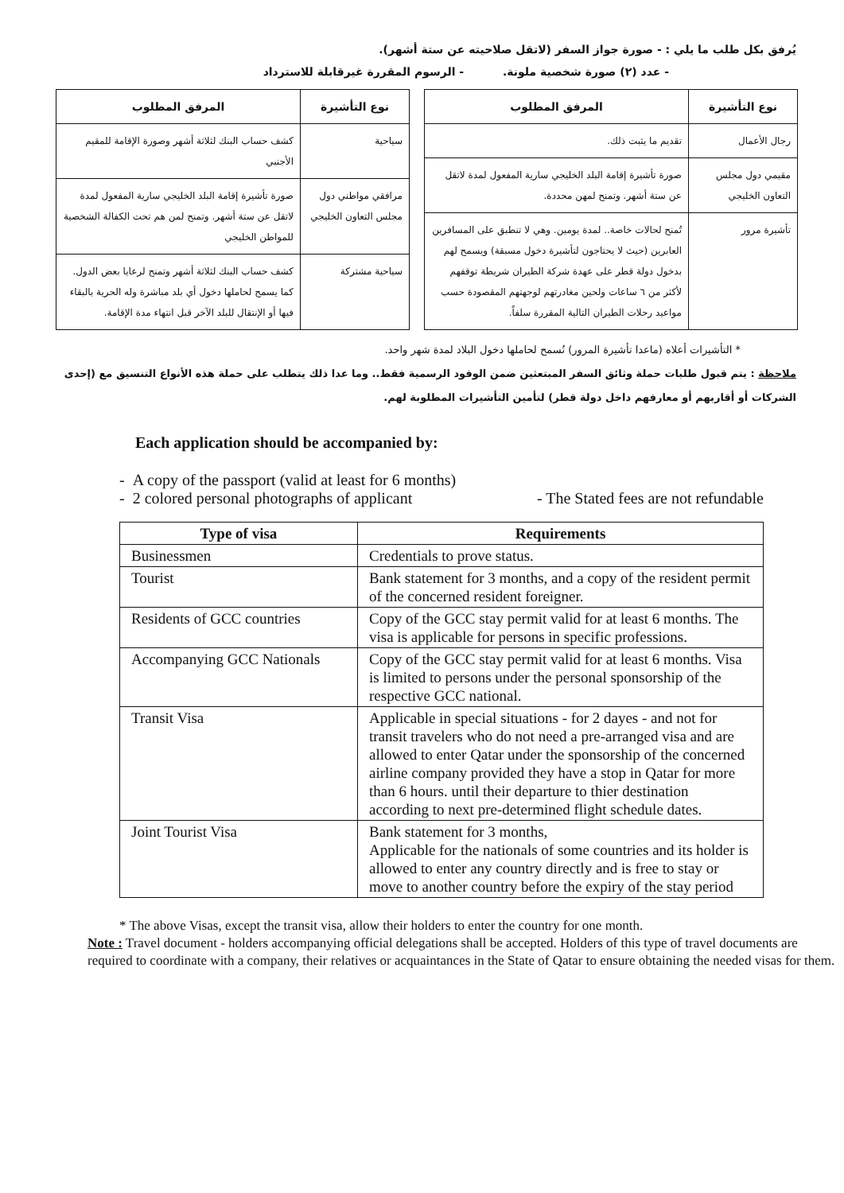يُرفق بكل طلب ما يلي : - صورة جواز السفر (لاتقل صلاحيته عن ستة أشهر).
- عدد (٢) صورة شخصية ملونة. - الرسوم المقررة غيرقابلة للاسترداد
| نوع التأشيرة | المرفق المطلوب |
| --- | --- |
| رجال الأعمال | تقديم ما يثبت ذلك. |
| مقيمي دول مجلس التعاون الخليجي | صورة تأشيرة إقامة البلد الخليجي سارية المفعول لمدة لاتقل عن ستة أشهر. وتمنح لمهن محددة. |
| تأشيرة مرور | تُمنح لحالات خاصة.. لمدة يومين. وهي لا تنطبق على المسافرين العابرين (حيث لا يحتاجون لتأشيرة دخول مسبقة) ويسمح لهم بدخول دولة قطر على عهدة شركة الطيران شريطة توقفهم لأكثر من ٦ ساعات ولحين مغادرتهم لوجهتهم المقصودة حسب مواعيد رحلات الطيران التالية المقررة سلفاً. |
| نوع التأشيرة | المرفق المطلوب |
| --- | --- |
| سياحية | كشف حساب البنك لثلاثة أشهر وصورة الإقامة للمقيم الأجنبي |
| مرافقي مواطني دول مجلس التعاون الخليجي | صورة تأشيرة إقامة البلد الخليجي سارية المفعول لمدة لاتقل عن ستة أشهر. وتمنح لمن هم تحت الكفالة الشخصية للمواطن الخليجي |
| سياحية مشتركة | كشف حساب البنك لثلاثة أشهر وتمنح لرعايا بعض الدول. كما يسمح لحاملها دخول أي بلد مباشرة وله الحرية بالبقاء فيها أو الإنتقال للبلد الآخر قبل انتهاء مدة الإقامة. |
* التأشيرات أعلاه (ماعدا تأشيرة المرور) تُسمح لحاملها دخول البلاد لمدة شهر واحد.
ملاحظة : يتم قبول طلبات حملة وثائق السفر المبتعثين ضمن الوفود الرسمية فقط.. وما عدا ذلك يتطلب على حملة هذه الأنواع التنسيق مع (إحدى الشركات أو أقاربهم أو معارفهم داخل دولة قطر) لتأمين التأشيرات المطلوبة لهم.
Each application should be accompanied by:
- A copy of the passport (valid at least for 6 months)
- 2 colored personal photographs of applicant - The Stated fees are not refundable
| Type of visa | Requirements |
| --- | --- |
| Businessmen | Credentials to prove status. |
| Tourist | Bank statement for 3 months, and a copy of the resident permit of the concerned resident foreigner. |
| Residents of GCC countries | Copy of the GCC stay permit valid for at least 6 months. The visa is applicable for persons in specific professions. |
| Accompanying GCC Nationals | Copy of the GCC stay permit valid for at least 6 months. Visa is limited to persons under the personal sponsorship of the respective GCC national. |
| Transit Visa | Applicable in special situations - for 2 dayes - and not for transit travelers who do not need a pre-arranged visa and are allowed to enter Qatar under the sponsorship of the concerned airline company provided they have a stop in Qatar for more than 6 hours. until their departure to thier destination according to next pre-determined flight schedule dates. |
| Joint Tourist Visa | Bank statement for 3 months, Applicable for the nationals of some countries and its holder is allowed to enter any country directly and is free to stay or move to another country before the expiry of the stay period |
* The above Visas, except the transit visa, allow their holders to enter the country for one month.
Note : Travel document - holders accompanying official delegations shall be accepted. Holders of this type of travel documents are required to coordinate with a company, their relatives or acquaintances in the State of Qatar to ensure obtaining the needed visas for them.